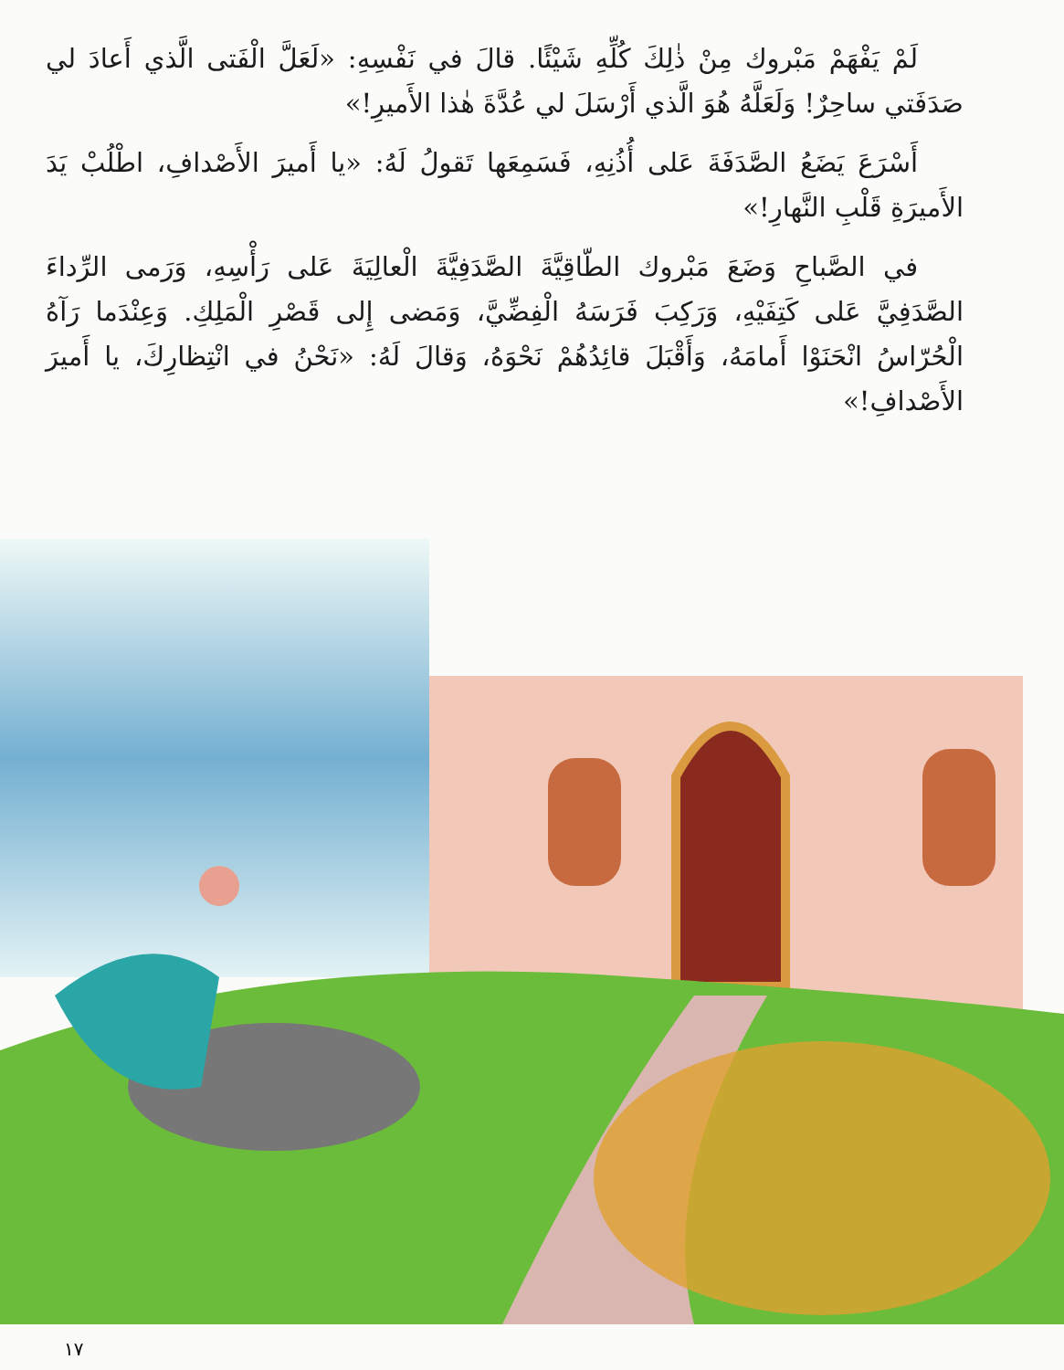لَمْ يَفْهَمْ مَبْروك مِنْ ذٰلِكَ كُلِّهِ شَيْئًا. قالَ في نَفْسِهِ: «لَعَلَّ الْفَتى الَّذي أَعادَ لي صَدَفَتي ساحِرٌ! وَلَعَلَّهُ هُوَ الَّذي أَرْسَلَ لي عُدَّةَ هٰذا الأَميرِ!»
أَسْرَعَ يَضَعُ الصَّدَفَةَ عَلى أُذُنِهِ، فَسَمِعَها تَقولُ لَهُ: «يا أَميرَ الأَصْدافِ، اطْلُبْ يَدَ الأَميرَةِ قَلْبِ النَّهارِ!»
في الصَّباحِ وَضَعَ مَبْروك الطّاقِيَّةَ الصَّدَفِيَّةَ الْعالِيَةَ عَلى رَأْسِهِ، وَرَمى الرِّداءَ الصَّدَفِيَّ عَلى كَتِفَيْهِ، وَرَكِبَ فَرَسَهُ الْفِضِّيَّ، وَمَضى إِلى قَصْرِ الْمَلِكِ. وَعِنْدَما رَآهُ الْحُرّاسُ انْحَنَوْا أَمامَهُ، وَأَقْبَلَ قائِدُهُمْ نَحْوَهُ، وَقالَ لَهُ: «نَحْنُ في انْتِظارِكَ، يا أَميرَ الأَصْدافِ!»
١٧